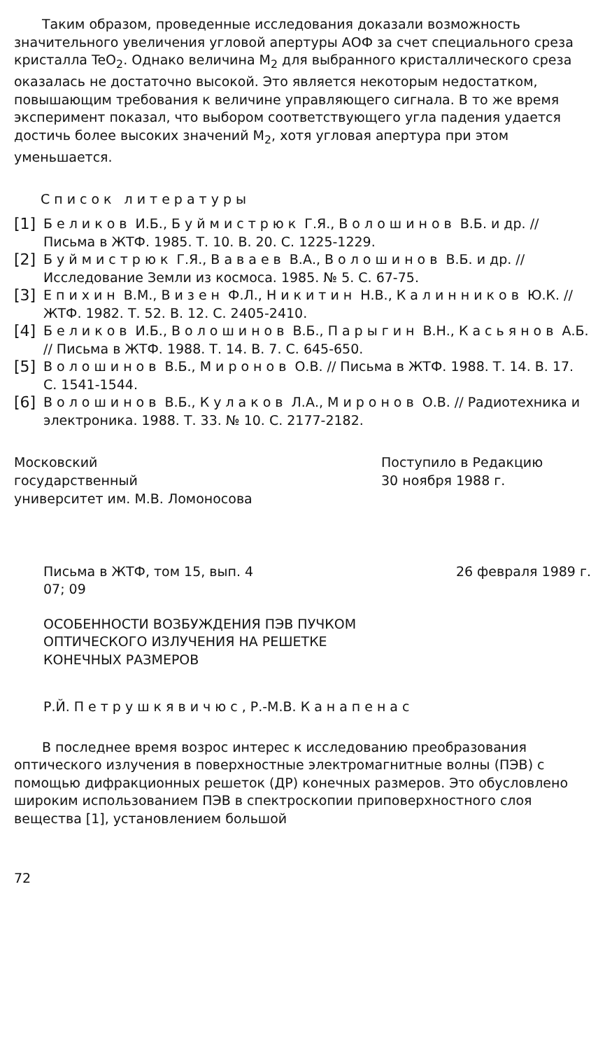Таким образом, проведенные исследования доказали возможность значительного увеличения угловой апертуры АОФ за счет специального среза кристалла TeO<sub>2</sub>. Однако величина M<sub>2</sub> для выбранного кристаллического среза оказалась не достаточно высокой. Это является некоторым недостатком, повышающим требования к величине управляющего сигнала. В то же время эксперимент показал, что выбором соответствующего угла падения удается достичь более высоких значений M<sub>2</sub>, хотя угловая апертура при этом уменьшается.
Список литературы
[1] Беликов И.Б., Буймистрюк Г.Я., Волошинов В.Б. и др. // Письма в ЖТФ. 1985. Т. 10. В. 20. С. 1225-1229.
[2] Буймистрюк Г.Я., Ваваев В.А., Волошинов В.Б. и др. // Исследование Земли из космоса. 1985. № 5. С. 67-75.
[3] Епихин В.М., Визен Ф.Л., Никитин Н.В., Калинников Ю.К. // ЖТФ. 1982. Т. 52. В. 12. С. 2405-2410.
[4] Беликов И.Б., Волошинов В.Б., Парыгин В.Н., Касьянов А.Б. // Письма в ЖТФ. 1988. Т. 14. В. 7. С. 645-650.
[5] Волошинов В.Б., Миронов О.В. // Письма в ЖТФ. 1988. Т. 14. В. 17. С. 1541-1544.
[6] Волошинов В.Б., Кулаков Л.А., Миронов О.В. // Радиотехника и электроника. 1988. Т. 33. № 10. С. 2177-2182.
Московский
государственный
университет им. М.В. Ломоносова
Поступило в Редакцию
30 ноября 1988 г.
Письма в ЖТФ, том 15, вып. 4 26 февраля 1989 г.
07; 09
ОСОБЕННОСТИ ВОЗБУЖДЕНИЯ ПЭВ ПУЧКОМ
ОПТИЧЕСКОГО ИЗЛУЧЕНИЯ НА РЕШЕТКЕ
КОНЕЧНЫХ РАЗМЕРОВ
Р.Й. Петрушкявичюс, Р.-М.В. Канапенас
В последнее время возрос интерес к исследованию преобразования оптического излучения в поверхностные электромагнитные волны (ПЭВ) с помощью дифракционных решеток (ДР) конечных размеров. Это обусловлено широким использованием ПЭВ в спектроскопии приповерхностного слоя вещества [1], установлением большой
72